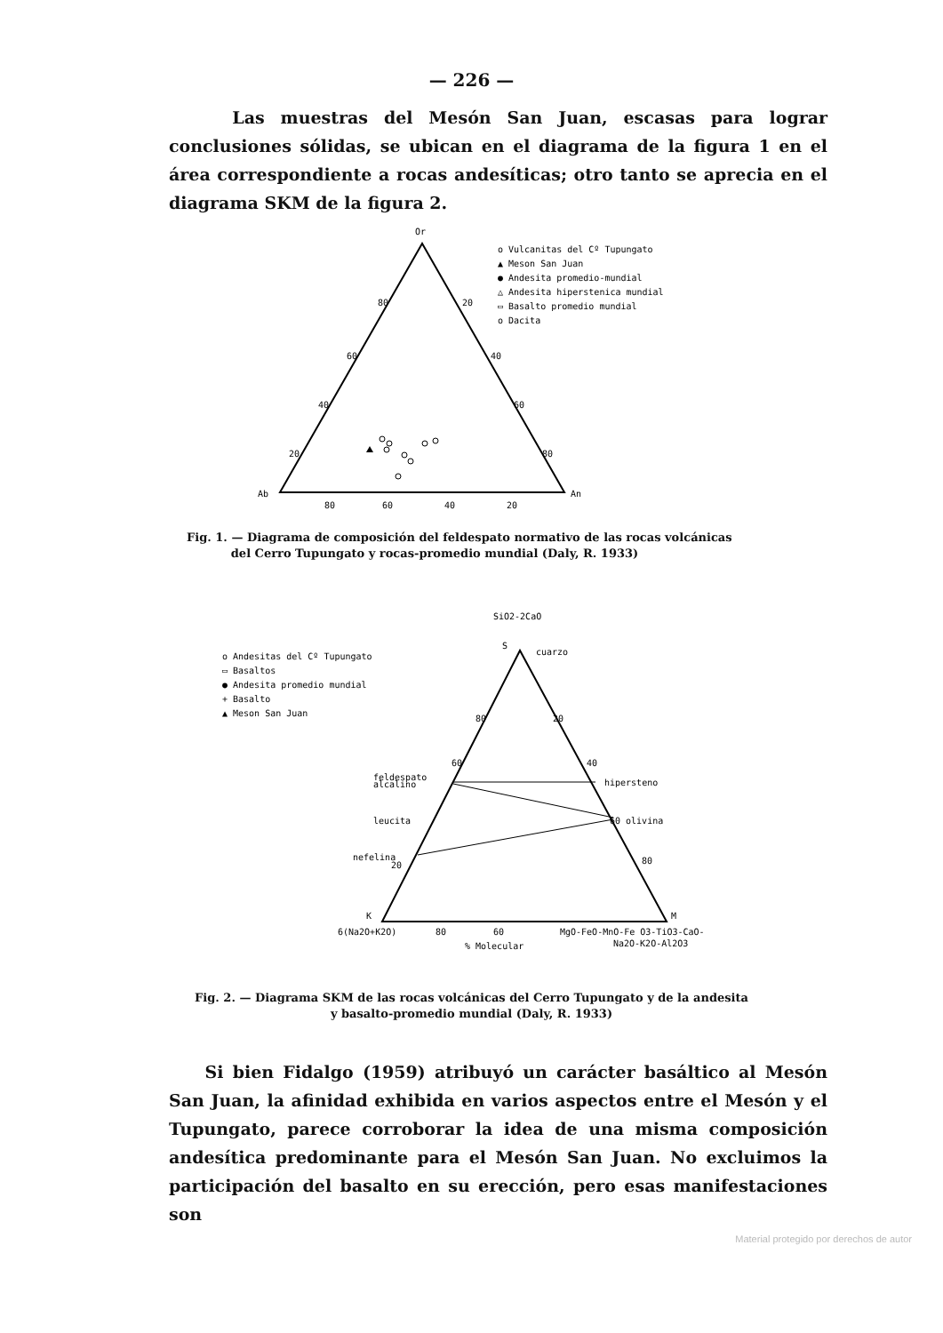— 226 —
Las muestras del Mesón San Juan, escasas para lograr conclusiones sólidas, se ubican en el diagrama de la figura 1 en el área correspondiente a rocas andesíticas; otro tanto se aprecia en el diagrama SKM de la figura 2.
Or
Ab
An
80
20
60
40
40
60
20
80
80
60
40
20
o Vulcanitas del Cº Tupungato
▲ Meson San Juan
● Andesita promedio-mundial
△ Andesita hiperstenica mundial
▭ Basalto promedio mundial
o Dacita
Fig. 1. — Diagrama de composición del feldespato normativo de las rocas volcánicas
del Cerro Tupungato y rocas-promedio mundial (Daly, R. 1933)
SiO2-2CaO
S
cuarzo
80
20
60
40
feldespato
alcalino
hipersteno
leucita
60 olivina
nefelina
20
80
K
M
6(Na2O+K2O)
80
60
MgO-FeO-MnO-Fe O3-TiO3-CaO-
Na2O-K2O-Al2O3
% Molecular
o Andesitas del Cº Tupungato
▭ Basaltos
● Andesita promedio mundial
+ Basalto
▲ Meson San Juan
Fig. 2. — Diagrama SKM de las rocas volcánicas del Cerro Tupungato y de la andesita
y basalto-promedio mundial (Daly, R. 1933)
Si bien Fidalgo (1959) atribuyó un carácter basáltico al Mesón San Juan, la afinidad exhibida en varios aspectos entre el Mesón y el Tupungato, parece corroborar la idea de una misma composición andesítica predominante para el Mesón San Juan. No excluimos la participación del basalto en su erección, pero esas manifestaciones son
Material protegido por derechos de autor